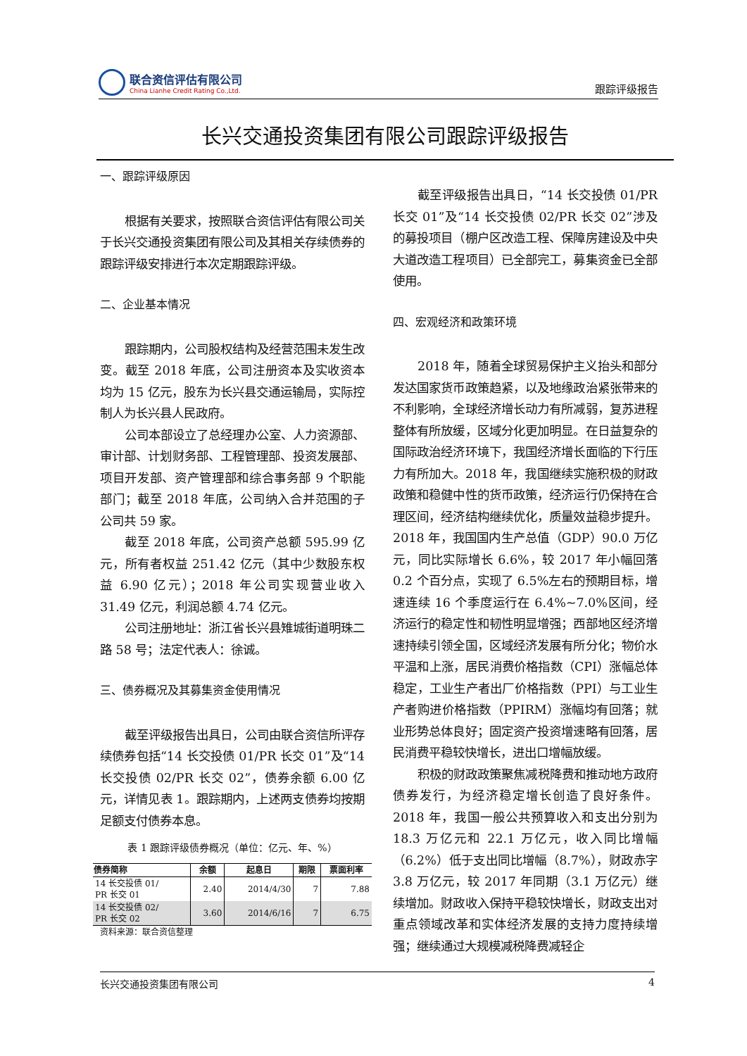联合资信评估有限公司
China Lianhe Credit Rating Co.,Ltd.
跟踪评级报告
长兴交通投资集团有限公司跟踪评级报告
一、跟踪评级原因
根据有关要求，按照联合资信评估有限公司关于长兴交通投资集团有限公司及其相关存续债券的跟踪评级安排进行本次定期跟踪评级。
二、企业基本情况
跟踪期内，公司股权结构及经营范围未发生改变。截至 2018 年底，公司注册资本及实收资本均为 15 亿元，股东为长兴县交通运输局，实际控制人为长兴县人民政府。
公司本部设立了总经理办公室、人力资源部、审计部、计划财务部、工程管理部、投资发展部、项目开发部、资产管理部和综合事务部 9 个职能部门；截至 2018 年底，公司纳入合并范围的子公司共 59 家。
截至 2018 年底，公司资产总额 595.99 亿元，所有者权益 251.42 亿元（其中少数股东权益 6.90 亿元）；2018 年公司实现营业收入 31.49 亿元，利润总额 4.74 亿元。
公司注册地址：浙江省长兴县雉城街道明珠二路 58 号；法定代表人：徐诚。
三、债券概况及其募集资金使用情况
截至评级报告出具日，公司由联合资信所评存续债券包括“14 长交投债 01/PR 长交 01”及“14 长交投债 02/PR 长交 02”，债券余额 6.00 亿元，详情见表 1。跟踪期内，上述两支债券均按期足额支付债券本息。
表 1 跟踪评级债券概况（单位：亿元、年、%）
| 债券简称 | 余额 | 起息日 | 期限 | 票面利率 |
| --- | --- | --- | --- | --- |
| 14 长交投债 01/ PR 长交 01 | 2.40 | 2014/4/30 | 7 | 7.88 |
| 14 长交投债 02/ PR 长交 02 | 3.60 | 2014/6/16 | 7 | 6.75 |
资料来源：联合资信整理
截至评级报告出具日，“14 长交投债 01/PR 长交 01”及“14 长交投债 02/PR 长交 02”涉及的募投项目（棚户区改造工程、保障房建设及中央大道改造工程项目）已全部完工，募集资金已全部使用。
四、宏观经济和政策环境
2018 年，随着全球贸易保护主义抬头和部分发达国家货币政策趋紧，以及地缘政治紧张带来的不利影响，全球经济增长动力有所减弱，复苏进程整体有所放缓，区域分化更加明显。在日益复杂的国际政治经济环境下，我国经济增长面临的下行压力有所加大。2018 年，我国继续实施积极的财政政策和稳健中性的货币政策，经济运行仍保持在合理区间，经济结构继续优化，质量效益稳步提升。2018 年，我国国内生产总值（GDP）90.0 万亿元，同比实际增长 6.6%，较 2017 年小幅回落 0.2 个百分点，实现了 6.5%左右的预期目标，增速连续 16 个季度运行在 6.4%~7.0%区间，经济运行的稳定性和韧性明显增强；西部地区经济增速持续引领全国，区域经济发展有所分化；物价水平温和上涨，居民消费价格指数（CPI）涨幅总体稳定，工业生产者出厂价格指数（PPI）与工业生产者购进价格指数（PPIRM）涨幅均有回落；就业形势总体良好；固定资产投资增速略有回落，居民消费平稳较快增长，进出口增幅放缓。
积极的财政政策聚焦减税降费和推动地方政府债券发行，为经济稳定增长创造了良好条件。2018 年，我国一般公共预算收入和支出分别为 18.3 万亿元和 22.1 万亿元，收入同比增幅（6.2%）低于支出同比增幅（8.7%），财政赤字 3.8 万亿元，较 2017 年同期（3.1 万亿元）继续增加。财政收入保持平稳较快增长，财政支出对重点领域改革和实体经济发展的支持力度持续增强；继续通过大规模减税降费减轻企
长兴交通投资集团有限公司 4